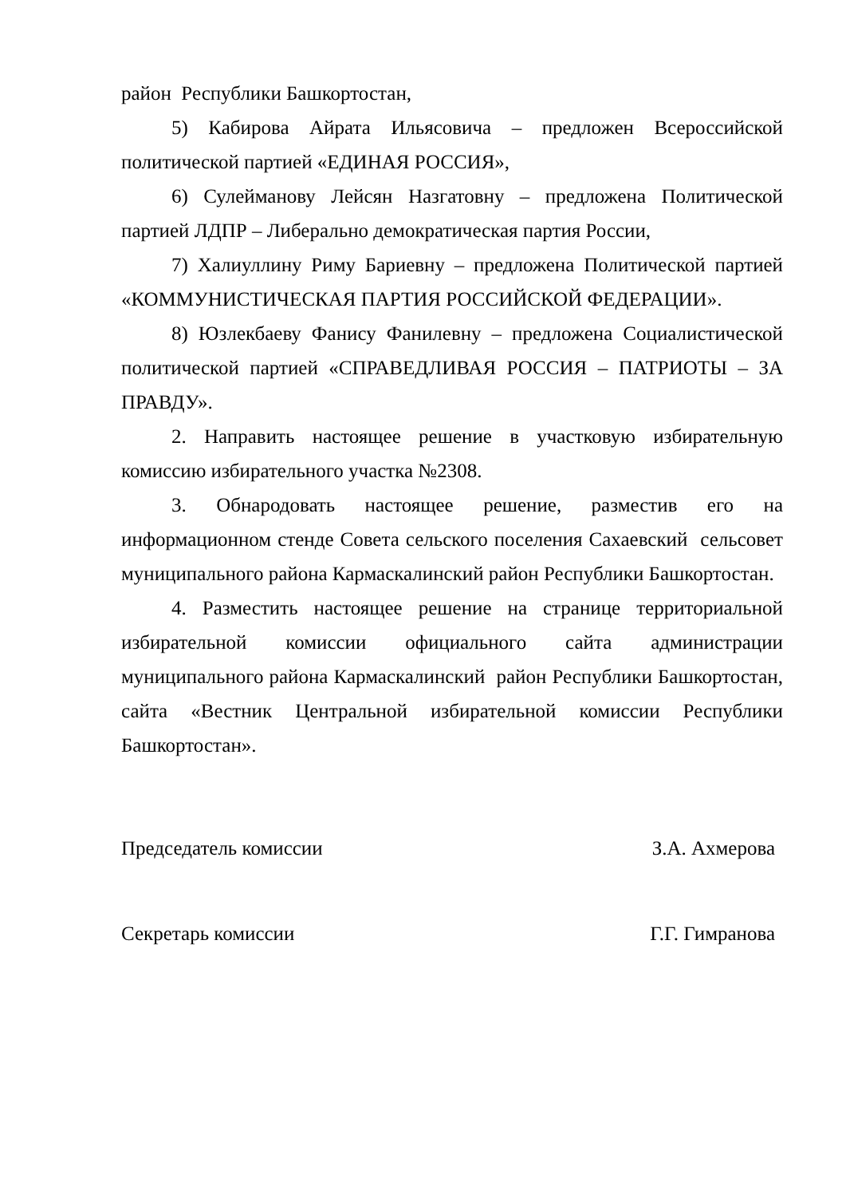район Республики Башкортостан,
5) Кабирова Айрата Ильясовича – предложен Всероссийской политической партией «ЕДИНАЯ РОССИЯ»,
6) Сулейманову Лейсян Назгатовну – предложена Политической партией ЛДПР – Либерально демократическая партия России,
7) Халиуллину Риму Бариевну – предложена Политической партией «КОММУНИСТИЧЕСКАЯ ПАРТИЯ РОССИЙСКОЙ ФЕДЕРАЦИИ».
8) Юзлекбаеву Фанису Фанилевну – предложена Социалистической политической партией «СПРАВЕДЛИВАЯ РОССИЯ – ПАТРИОТЫ – ЗА ПРАВДУ».
2. Направить настоящее решение в участковую избирательную комиссию избирательного участка №2308.
3. Обнародовать настоящее решение, разместив его на информационном стенде Совета сельского поселения Сахаевский сельсовет муниципального района Кармаскалинский район Республики Башкортостан.
4. Разместить настоящее решение на странице территориальной избирательной комиссии официального сайта администрации муниципального района Кармаскалинский район Республики Башкортостан, сайта «Вестник Центральной избирательной комиссии Республики Башкортостан».
Председатель комиссии З.А. Ахмерова
Секретарь комиссии Г.Г. Гимранова